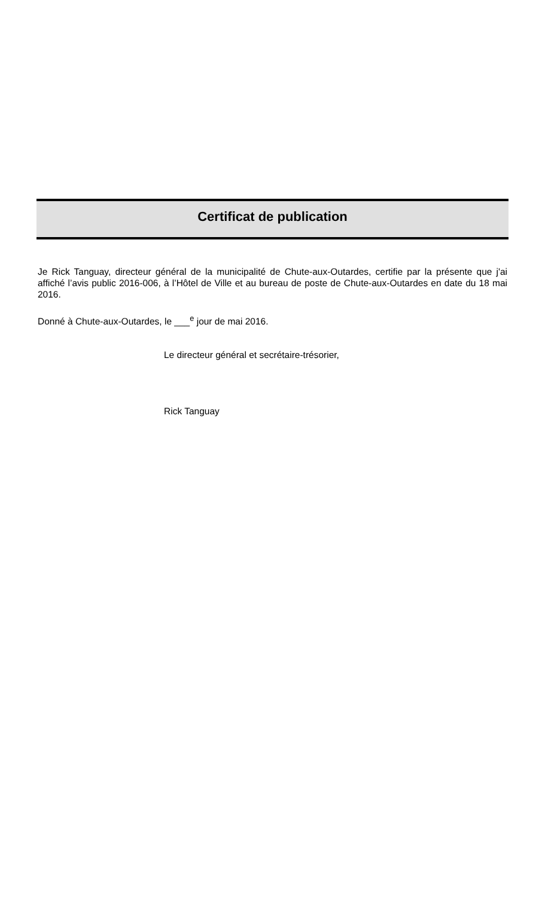Certificat de publication
Je Rick Tanguay, directeur général de la municipalité de Chute-aux-Outardes, certifie par la présente que j'ai affiché l’avis public 2016-006, à l’Hôtel de Ville et au bureau de poste de Chute-aux-Outardes en date du 18 mai 2016.
Donné à Chute-aux-Outardes, le ___<sup>e</sup> jour de mai 2016.
Le directeur général et secrétaire-trésorier,
Rick Tanguay